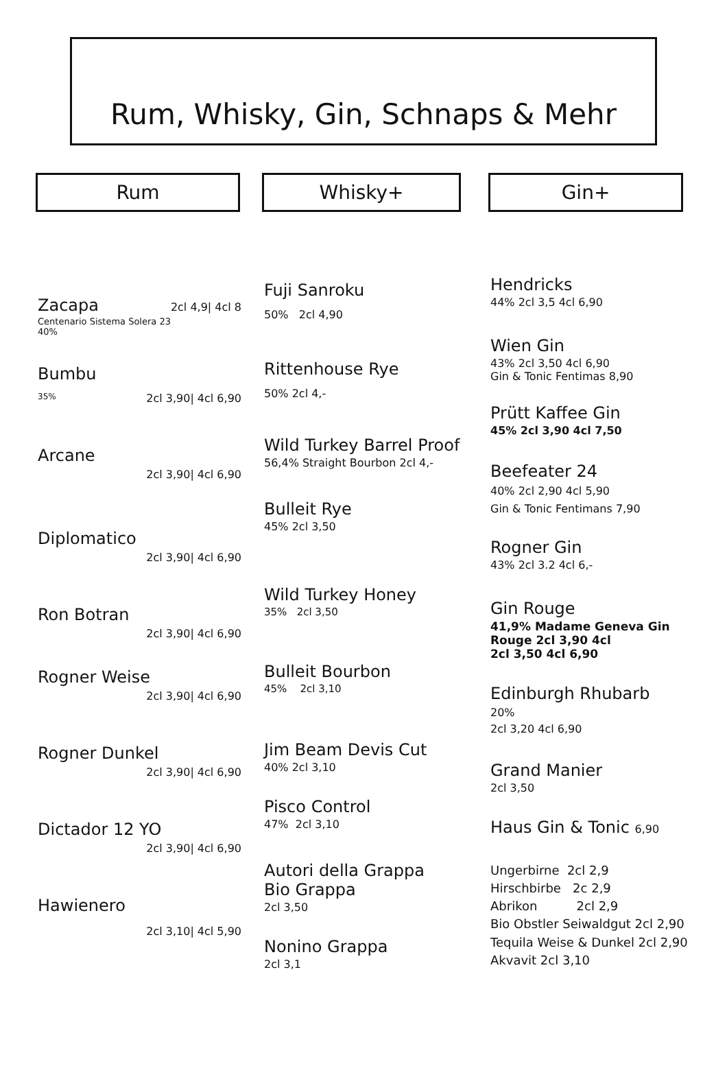Rum, Whisky, Gin, Schnaps & Mehr
Rum Whisky+ Gin+
Zacapa
2cl 4,9| 4cl 8
Centenario Sistema Solera 23
40%
Bumbu
35% 2cl 3,90| 4cl 6,90
Arcane
2cl 3,90| 4cl 6,90
Diplomatico
2cl 3,90| 4cl 6,90
Ron Botran
2cl 3,90| 4cl 6,90
Rogner Weise
2cl 3,90| 4cl 6,90
Rogner Dunkel
2cl 3,90| 4cl 6,90
Dictador 12 YO
2cl 3,90| 4cl 6,90
Hawienero
2cl 3,10| 4cl 5,90
Fuji Sanroku
50% 2cl 4,90
Rittenhouse Rye
50% 2cl 4,-
Wild Turkey Barrel Proof
56,4% Straight Bourbon 2cl 4,-
Bulleit Rye
45% 2cl 3,50
Wild Turkey Honey
35% 2cl 3,50
Bulleit Bourbon
45% 2cl 3,10
Jim Beam Devis Cut
40% 2cl 3,10
Pisco Control
47% 2cl 3,10
Autori della Grappa
Bio Grappa
2cl 3,50
Nonino Grappa
2cl 3,1
Hendricks
44% 2cl 3,5 4cl 6,90
Wien Gin
43% 2cl 3,50 4cl 6,90
Gin & Tonic Fentimas 8,90
Prütt Kaffee Gin
45% 2cl 3,90 4cl 7,50
Beefeater 24
40% 2cl 2,90 4cl 5,90
Gin & Tonic Fentimans 7,90
Rogner Gin
43% 2cl 3.2 4cl 6,-
Gin Rouge
41,9% Madame Geneva Gin
Rouge 2cl 3,90 4cl
2cl 3,50 4cl 6,90
Edinburgh Rhubarb
20%
2cl 3,20 4cl 6,90
Grand Manier
2cl 3,50
Haus Gin & Tonic 6,90
Ungerbirne 2cl 2,9
Hirschbirbe 2c 2,9
Abrikon 2cl 2,9
Bio Obstler Seiwaldgut 2cl 2,90
Tequila Weise & Dunkel 2cl 2,90
Akvavit 2cl 3,10